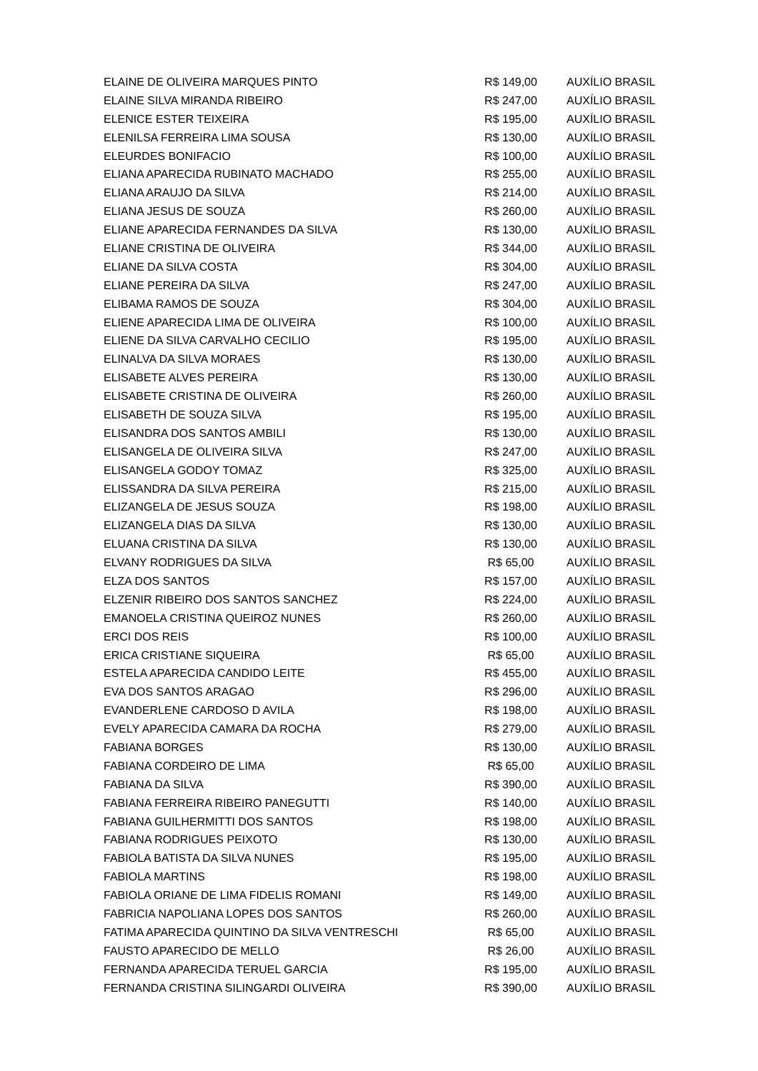| ELAINE DE OLIVEIRA MARQUES PINTO | R$ 149,00 | AUXÍLIO BRASIL |
| ELAINE SILVA MIRANDA RIBEIRO | R$ 247,00 | AUXÍLIO BRASIL |
| ELENICE ESTER TEIXEIRA | R$ 195,00 | AUXÍLIO BRASIL |
| ELENILSA FERREIRA LIMA SOUSA | R$ 130,00 | AUXÍLIO BRASIL |
| ELEURDES BONIFACIO | R$ 100,00 | AUXÍLIO BRASIL |
| ELIANA APARECIDA RUBINATO MACHADO | R$ 255,00 | AUXÍLIO BRASIL |
| ELIANA ARAUJO DA SILVA | R$ 214,00 | AUXÍLIO BRASIL |
| ELIANA JESUS DE SOUZA | R$ 260,00 | AUXÍLIO BRASIL |
| ELIANE APARECIDA FERNANDES DA SILVA | R$ 130,00 | AUXÍLIO BRASIL |
| ELIANE CRISTINA DE OLIVEIRA | R$ 344,00 | AUXÍLIO BRASIL |
| ELIANE DA SILVA COSTA | R$ 304,00 | AUXÍLIO BRASIL |
| ELIANE PEREIRA DA SILVA | R$ 247,00 | AUXÍLIO BRASIL |
| ELIBAMA RAMOS DE SOUZA | R$ 304,00 | AUXÍLIO BRASIL |
| ELIENE APARECIDA LIMA DE OLIVEIRA | R$ 100,00 | AUXÍLIO BRASIL |
| ELIENE DA SILVA CARVALHO CECILIO | R$ 195,00 | AUXÍLIO BRASIL |
| ELINALVA DA SILVA MORAES | R$ 130,00 | AUXÍLIO BRASIL |
| ELISABETE ALVES PEREIRA | R$ 130,00 | AUXÍLIO BRASIL |
| ELISABETE CRISTINA DE OLIVEIRA | R$ 260,00 | AUXÍLIO BRASIL |
| ELISABETH DE SOUZA SILVA | R$ 195,00 | AUXÍLIO BRASIL |
| ELISANDRA DOS SANTOS AMBILI | R$ 130,00 | AUXÍLIO BRASIL |
| ELISANGELA DE OLIVEIRA SILVA | R$ 247,00 | AUXÍLIO BRASIL |
| ELISANGELA GODOY TOMAZ | R$ 325,00 | AUXÍLIO BRASIL |
| ELISSANDRA DA SILVA PEREIRA | R$ 215,00 | AUXÍLIO BRASIL |
| ELIZANGELA DE JESUS SOUZA | R$ 198,00 | AUXÍLIO BRASIL |
| ELIZANGELA DIAS DA SILVA | R$ 130,00 | AUXÍLIO BRASIL |
| ELUANA CRISTINA DA SILVA | R$ 130,00 | AUXÍLIO BRASIL |
| ELVANY RODRIGUES DA SILVA | R$ 65,00 | AUXÍLIO BRASIL |
| ELZA DOS SANTOS | R$ 157,00 | AUXÍLIO BRASIL |
| ELZENIR RIBEIRO DOS SANTOS SANCHEZ | R$ 224,00 | AUXÍLIO BRASIL |
| EMANOELA CRISTINA QUEIROZ NUNES | R$ 260,00 | AUXÍLIO BRASIL |
| ERCI DOS REIS | R$ 100,00 | AUXÍLIO BRASIL |
| ERICA CRISTIANE SIQUEIRA | R$ 65,00 | AUXÍLIO BRASIL |
| ESTELA APARECIDA CANDIDO LEITE | R$ 455,00 | AUXÍLIO BRASIL |
| EVA DOS SANTOS ARAGAO | R$ 296,00 | AUXÍLIO BRASIL |
| EVANDERLENE CARDOSO D AVILA | R$ 198,00 | AUXÍLIO BRASIL |
| EVELY APARECIDA CAMARA DA ROCHA | R$ 279,00 | AUXÍLIO BRASIL |
| FABIANA BORGES | R$ 130,00 | AUXÍLIO BRASIL |
| FABIANA CORDEIRO DE LIMA | R$ 65,00 | AUXÍLIO BRASIL |
| FABIANA DA SILVA | R$ 390,00 | AUXÍLIO BRASIL |
| FABIANA FERREIRA RIBEIRO PANEGUTTI | R$ 140,00 | AUXÍLIO BRASIL |
| FABIANA GUILHERMITTI DOS SANTOS | R$ 198,00 | AUXÍLIO BRASIL |
| FABIANA RODRIGUES PEIXOTO | R$ 130,00 | AUXÍLIO BRASIL |
| FABIOLA BATISTA DA SILVA NUNES | R$ 195,00 | AUXÍLIO BRASIL |
| FABIOLA MARTINS | R$ 198,00 | AUXÍLIO BRASIL |
| FABIOLA ORIANE DE LIMA FIDELIS ROMANI | R$ 149,00 | AUXÍLIO BRASIL |
| FABRICIA NAPOLIANA LOPES DOS SANTOS | R$ 260,00 | AUXÍLIO BRASIL |
| FATIMA APARECIDA QUINTINO DA SILVA VENTRESCHI | R$ 65,00 | AUXÍLIO BRASIL |
| FAUSTO APARECIDO DE MELLO | R$ 26,00 | AUXÍLIO BRASIL |
| FERNANDA APARECIDA TERUEL GARCIA | R$ 195,00 | AUXÍLIO BRASIL |
| FERNANDA CRISTINA SILINGARDI OLIVEIRA | R$ 390,00 | AUXÍLIO BRASIL |